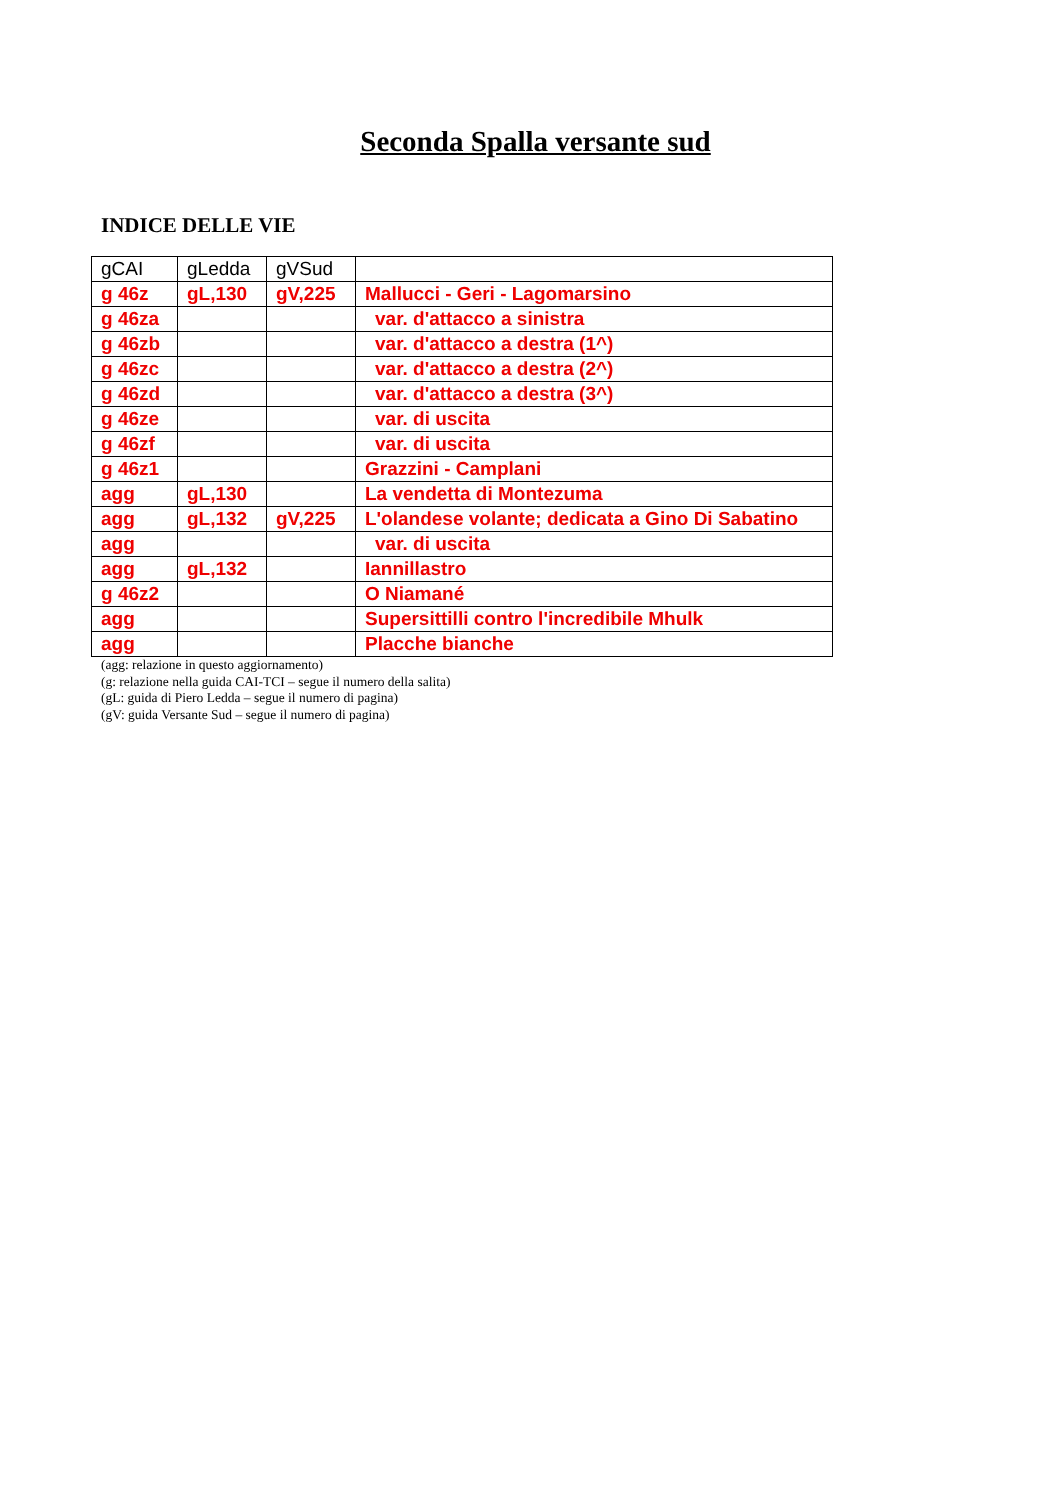Seconda Spalla versante sud
INDICE DELLE VIE
| gCAI | gLedda | gVSud | |
| g 46z | gL,130 | gV,225 | Mallucci - Geri - Lagomarsino |
| g 46za | | | var. d'attacco a sinistra |
| g 46zb | | | var. d'attacco a destra (1^) |
| g 46zc | | | var. d'attacco a destra (2^) |
| g 46zd | | | var. d'attacco a destra (3^) |
| g 46ze | | | var. di uscita |
| g 46zf | | | var. di uscita |
| g 46z1 | | | Grazzini - Camplani |
| agg | gL,130 | | La vendetta di Montezuma |
| agg | gL,132 | gV,225 | L'olandese volante; dedicata a Gino Di Sabatino |
| agg | | | var. di uscita |
| agg | gL,132 | | Iannillastro |
| g 46z2 | | | O Niamané |
| agg | | | Supersittilli contro l'incredibile Mhulk |
| agg | | | Placche bianche |
(agg: relazione in questo aggiornamento)
(g: relazione nella guida CAI-TCI – segue il numero della salita)
(gL: guida di Piero Ledda – segue il numero di pagina)
(gV: guida Versante Sud – segue il numero di pagina)